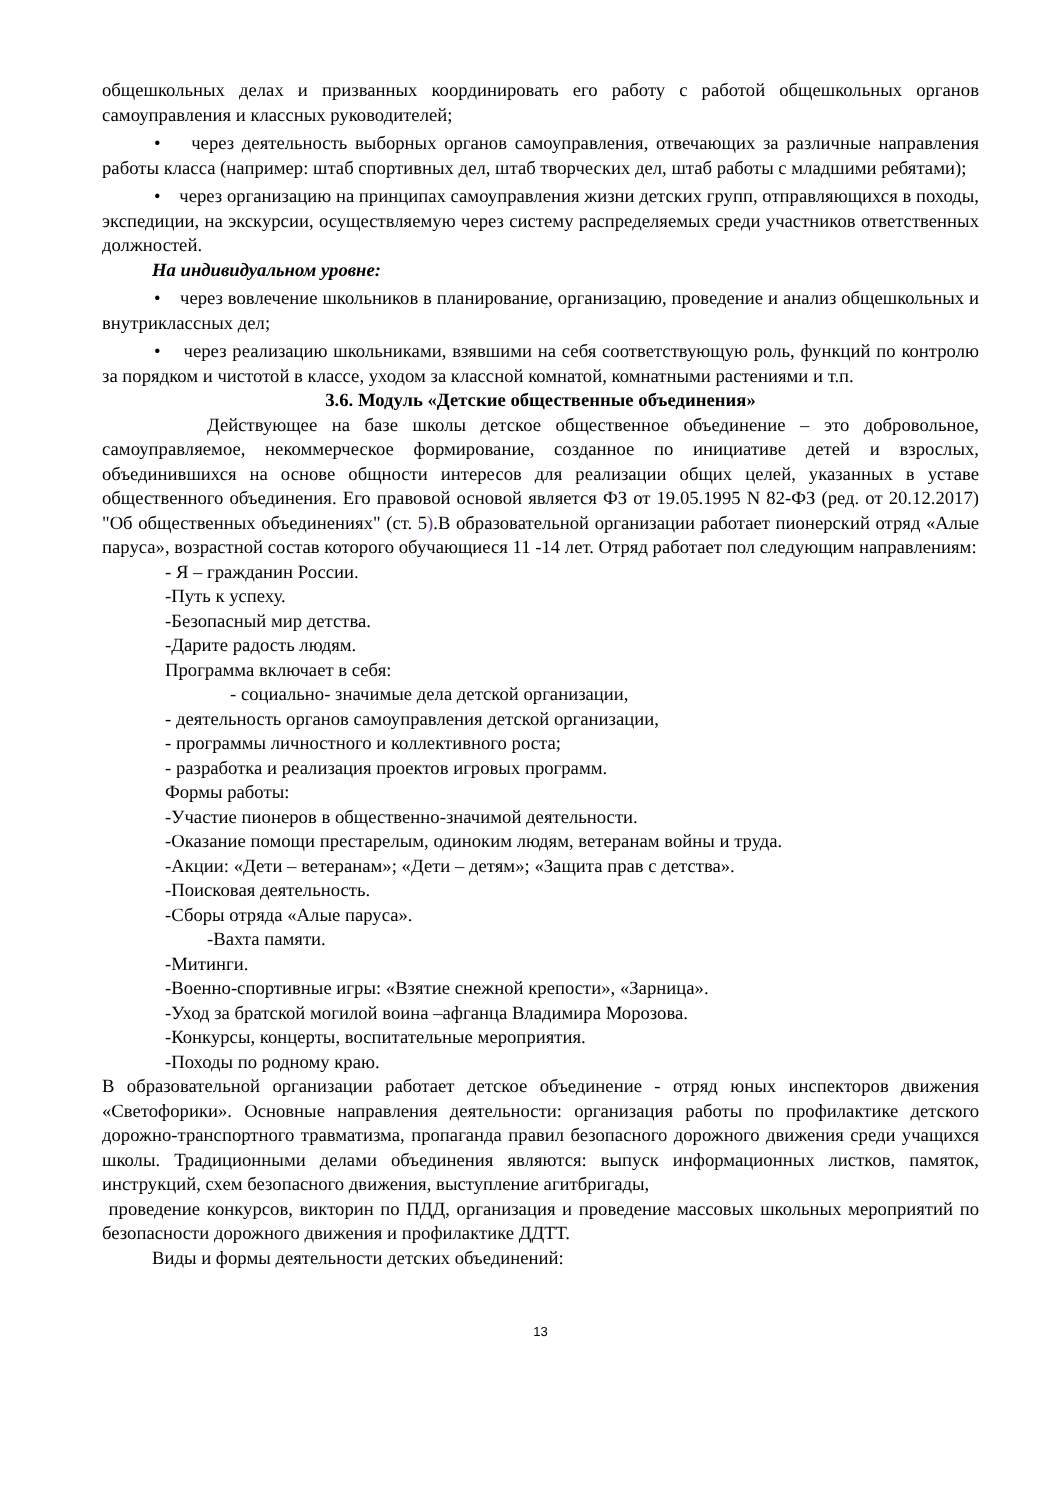общешкольных делах и призванных координировать его работу с работой общешкольных органов самоуправления и классных руководителей;
• через деятельность выборных органов самоуправления, отвечающих за различные направления работы класса (например: штаб спортивных дел, штаб творческих дел, штаб работы с младшими ребятами);
• через организацию на принципах самоуправления жизни детских групп, отправляющихся в походы, экспедиции, на экскурсии, осуществляемую через систему распределяемых среди участников ответственных должностей.
На индивидуальном уровне:
• через вовлечение школьников в планирование, организацию, проведение и анализ общешкольных и внутриклассных дел;
• через реализацию школьниками, взявшими на себя соответствующую роль, функций по контролю за порядком и чистотой в классе, уходом за классной комнатой, комнатными растениями и т.п.
3.6. Модуль «Детские общественные объединения»
Действующее на базе школы детское общественное объединение – это добровольное, самоуправляемое, некоммерческое формирование, созданное по инициативе детей и взрослых, объединившихся на основе общности интересов для реализации общих целей, указанных в уставе общественного объединения. Его правовой основой является ФЗ от 19.05.1995 N 82-ФЗ (ред. от 20.12.2017) "Об общественных объединениях" (ст. 5).В образовательной организации работает пионерский отряд «Алые паруса», возрастной состав которого обучающиеся 11 -14 лет. Отряд работает пол следующим направлениям:
- Я – гражданин России.
-Путь к успеху.
-Безопасный мир детства.
-Дарите радость людям.
Программа включает в себя:
- социально- значимые дела детской организации,
- деятельность органов самоуправления детской организации,
- программы личностного и коллективного роста;
- разработка и реализация проектов игровых программ.
Формы работы:
-Участие пионеров в общественно-значимой деятельности.
-Оказание помощи престарелым, одиноким людям, ветеранам войны и труда.
-Акции: «Дети – ветеранам»; «Дети – детям»; «Защита прав с детства».
-Поисковая деятельность.
-Сборы отряда «Алые паруса».
-Вахта памяти.
-Митинги.
-Военно-спортивные игры: «Взятие снежной крепости», «Зарница».
-Уход за братской могилой воина –афганца Владимира Морозова.
-Конкурсы, концерты, воспитательные мероприятия.
-Походы по родному краю.
В образовательной организации работает детское объединение - отряд юных инспекторов движения «Светофорики». Основные направления деятельности: организация работы по профилактике детского дорожно-транспортного травматизма, пропаганда правил безопасного дорожного движения среди учащихся школы. Традиционными делами объединения являются: выпуск информационных листков, памяток, инструкций, схем безопасного движения, выступление агитбригады,
проведение конкурсов, викторин по ПДД, организация и проведение массовых школьных мероприятий по безопасности дорожного движения и профилактике ДДТТ.
Виды и формы деятельности детских объединений:
13